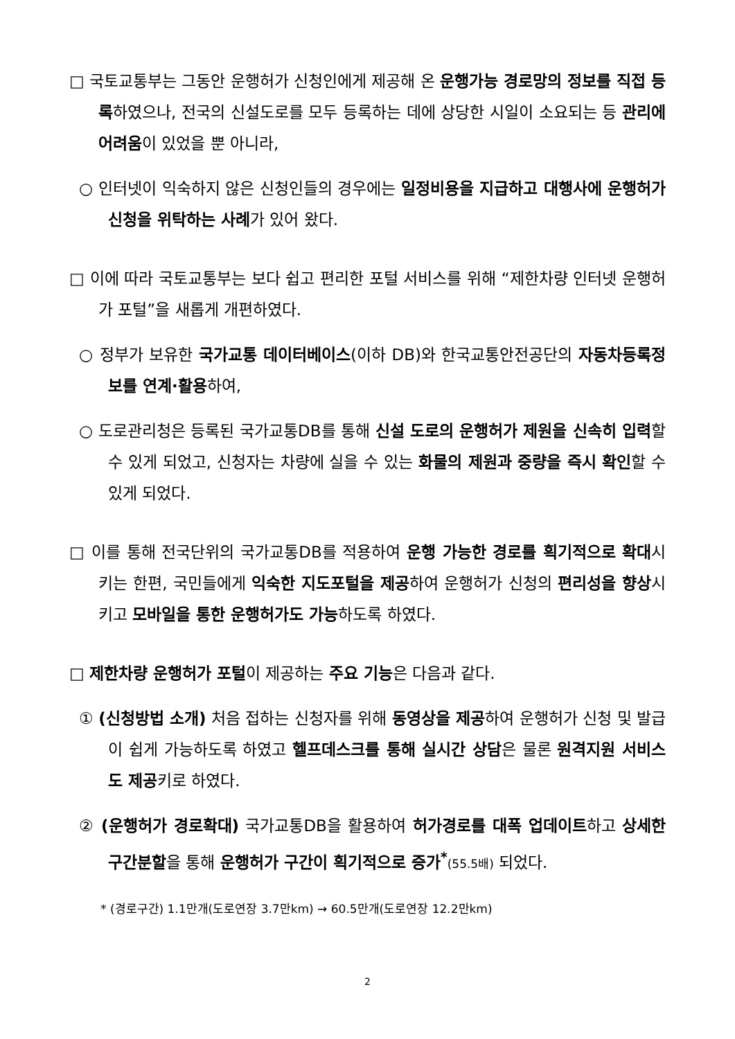□ 국토교통부는 그동안 운행허가 신청인에게 제공해 온 운행가능 경로망의 정보를 직접 등록하였으나, 전국의 신설도로를 모두 등록하는 데에 상당한 시일이 소요되는 등 관리에 어려움이 있었을 뿐 아니라,
○ 인터넷이 익숙하지 않은 신청인들의 경우에는 일정비용을 지급하고 대행사에 운행허가 신청을 위탁하는 사례가 있어 왔다.
□ 이에 따라 국토교통부는 보다 쉽고 편리한 포털 서비스를 위해 “제한차량 인터넷 운행허가 포털”을 새롭게 개편하였다.
○ 정부가 보유한 국가교통 데이터베이스(이하 DB)와 한국교통안전공단의 자동차등록정보를 연계·활용하여,
○ 도로관리청은 등록된 국가교통DB를 통해 신설 도로의 운행허가 제원을 신속히 입력할 수 있게 되었고, 신청자는 차량에 실을 수 있는 화물의 제원과 중량을 즉시 확인할 수 있게 되었다.
□ 이를 통해 전국단위의 국가교통DB를 적용하여 운행 가능한 경로를 획기적으로 확대시키는 한편, 국민들에게 익숙한 지도포털을 제공하여 운행허가 신청의 편리성을 향상시키고 모바일을 통한 운행허가도 가능하도록 하였다.
□ 제한차량 운행허가 포털이 제공하는 주요 기능은 다음과 같다.
① (신청방법 소개) 처음 접하는 신청자를 위해 동영상을 제공하여 운행허가 신청 및 발급이 쉽게 가능하도록 하였고 헬프데스크를 통해 실시간 상담은 물론 원격지원 서비스도 제공키로 하였다.
② (운행허가 경로확대) 국가교통DB을 활용하여 허가경로를 대폭 업데이트하고 상세한 구간분할을 통해 운행허가 구간이 획기적으로 증가<sup>*</sup>(55.5배) 되었다.
* (경로구간) 1.1만개(도로연장 3.7만km) → 60.5만개(도로연장 12.2만km)
2